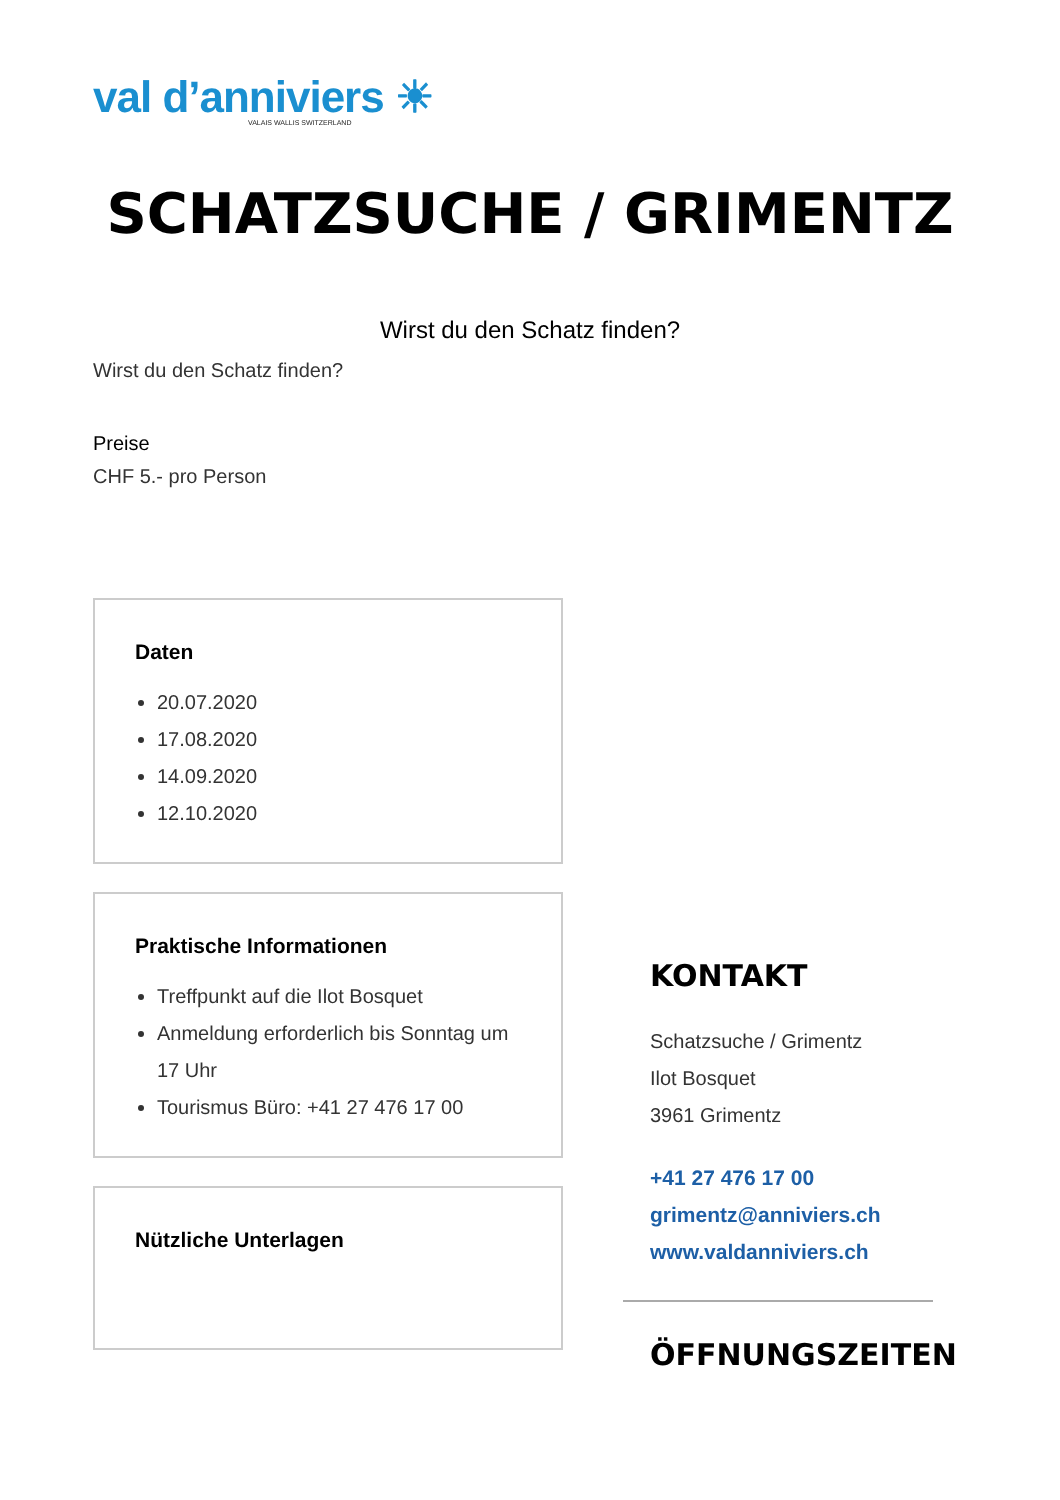val d’anniviers ☀
VALAIS WALLIS SWITZERLAND
SCHATZSUCHE / GRIMENTZ
Wirst du den Schatz finden?
Wirst du den Schatz finden?
Preise
CHF 5.- pro Person
Daten
20.07.2020
17.08.2020
14.09.2020
12.10.2020
Praktische Informationen
Treffpunkt auf die Ilot Bosquet
Anmeldung erforderlich bis Sonntag um 17 Uhr
Tourismus Büro: +41 27 476 17 00
Nützliche Unterlagen
KONTAKT
Schatzsuche / Grimentz
Ilot Bosquet
3961 Grimentz
+41 27 476 17 00
grimentz@anniviers.ch
www.valdanniviers.ch
ÖFFNUNGSZEITEN